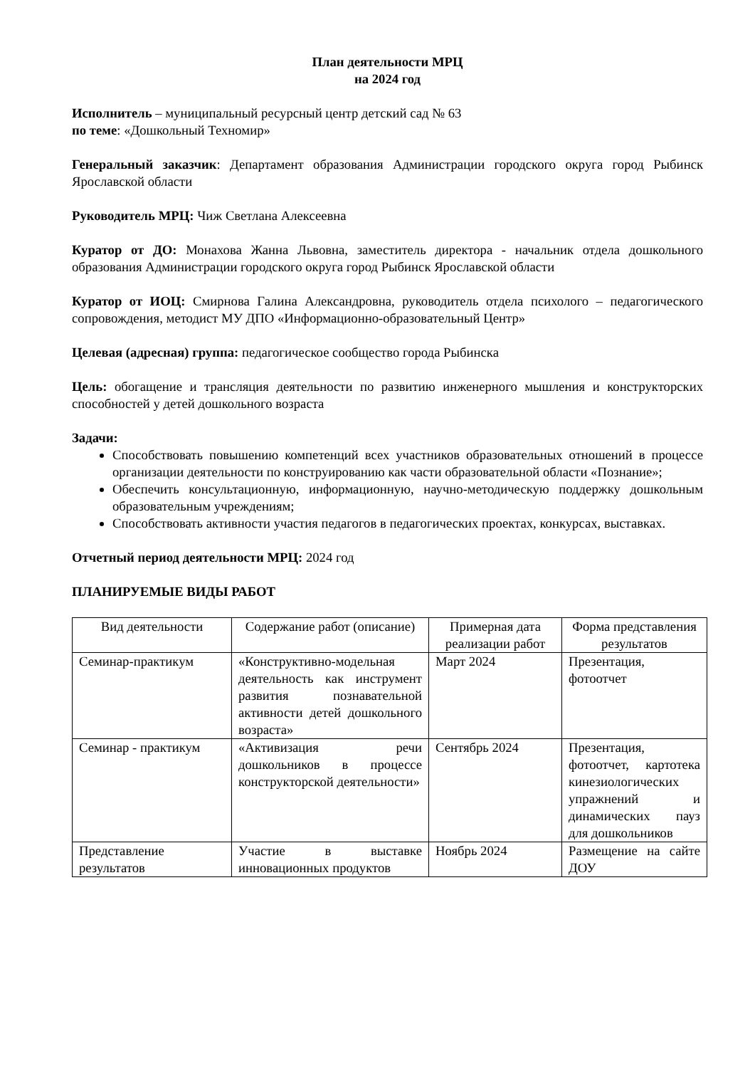План деятельности МРЦ
на 2024 год
Исполнитель – муниципальный ресурсный центр детский сад № 63
по теме: «Дошкольный Техномир»
Генеральный заказчик: Департамент образования Администрации городского округа город Рыбинск Ярославской области
Руководитель МРЦ: Чиж Светлана Алексеевна
Куратор от ДО: Монахова Жанна Львовна, заместитель директора - начальник отдела дошкольного образования Администрации городского округа город Рыбинск Ярославской области
Куратор от ИОЦ: Смирнова Галина Александровна, руководитель отдела психолого – педагогического сопровождения, методист МУ ДПО «Информационно-образовательный Центр»
Целевая (адресная) группа: педагогическое сообщество города Рыбинска
Цель: обогащение и трансляция деятельности по развитию инженерного мышления и конструкторских способностей у детей дошкольного возраста
Задачи:
Способствовать повышению компетенций всех участников образовательных отношений в процессе организации деятельности по конструированию как части образовательной области «Познание»;
Обеспечить консультационную, информационную, научно-методическую поддержку дошкольным образовательным учреждениям;
Способствовать активности участия педагогов в педагогических проектах, конкурсах, выставках.
Отчетный период деятельности МРЦ: 2024 год
ПЛАНИРУЕМЫЕ ВИДЫ РАБОТ
| Вид деятельности | Содержание работ (описание) | Примерная дата реализации работ | Форма представления результатов |
| --- | --- | --- | --- |
| Семинар-практикум | «Конструктивно-модельная деятельность как инструмент развития познавательной активности детей дошкольного возраста» | Март 2024 | Презентация, фотоотчет |
| Семинар - практикум | «Активизация речи дошкольников в процессе конструкторской деятельности» | Сентябрь 2024 | Презентация, фотоотчет, картотека кинезиологических упражнений и динамических пауз для дошкольников |
| Представление результатов | Участие в выставке инновационных продуктов | Ноябрь 2024 | Размещение на сайте ДОУ |